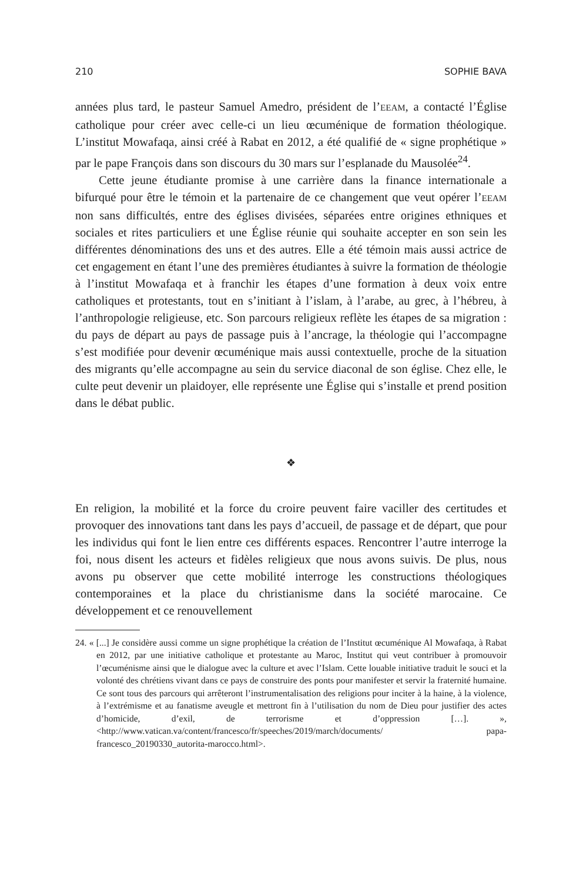210 SOPHIE BAVA
années plus tard, le pasteur Samuel Amedro, président de l’EEAM, a contacté l’Église catholique pour créer avec celle-ci un lieu œcuménique de formation théologique. L’institut Mowafaqa, ainsi créé à Rabat en 2012, a été qualifié de « signe prophétique » par le pape François dans son discours du 30 mars sur l’esplanade du Mausolée<sup>24</sup>.
Cette jeune étudiante promise à une carrière dans la finance internationale a bifurqué pour être le témoin et la partenaire de ce changement que veut opérer l’EEAM non sans difficultés, entre des églises divisées, séparées entre origines ethniques et sociales et rites particuliers et une Église réunie qui souhaite accepter en son sein les différentes dénominations des uns et des autres. Elle a été témoin mais aussi actrice de cet engagement en étant l’une des premières étudiantes à suivre la formation de théologie à l’institut Mowafaqa et à franchir les étapes d’une formation à deux voix entre catholiques et protestants, tout en s’initiant à l’islam, à l’arabe, au grec, à l’hébreu, à l’anthropologie religieuse, etc. Son parcours religieux reflète les étapes de sa migration : du pays de départ au pays de passage puis à l’ancrage, la théologie qui l’accompagne s’est modifiée pour devenir œcuménique mais aussi contextuelle, proche de la situation des migrants qu’elle accompagne au sein du service diaconal de son église. Chez elle, le culte peut devenir un plaidoyer, elle représente une Église qui s’installe et prend position dans le débat public.
❖
En religion, la mobilité et la force du croire peuvent faire vaciller des certitudes et provoquer des innovations tant dans les pays d’accueil, de passage et de départ, que pour les individus qui font le lien entre ces différents espaces. Rencontrer l’autre interroge la foi, nous disent les acteurs et fidèles religieux que nous avons suivis. De plus, nous avons pu observer que cette mobilité interroge les constructions théologiques contemporaines et la place du christianisme dans la société marocaine. Ce développement et ce renouvellement
24. « [...] Je considère aussi comme un signe prophétique la création de l’Institut œcuménique Al Mowafaqa, à Rabat en 2012, par une initiative catholique et protestante au Maroc, Institut qui veut contribuer à promouvoir l’œcuménisme ainsi que le dialogue avec la culture et avec l’Islam. Cette louable initiative traduit le souci et la volonté des chrétiens vivant dans ce pays de construire des ponts pour manifester et servir la fraternité humaine. Ce sont tous des parcours qui arrêteront l’instrumentalisation des religions pour inciter à la haine, à la violence, à l’extrémisme et au fanatisme aveugle et mettront fin à l’utilisation du nom de Dieu pour justifier des actes d’homicide, d’exil, de terrorisme et d’oppression […]. », <http://www.vatican.va/content/francesco/fr/speeches/2019/march/documents/ papa-francesco_20190330_autorita-marocco.html>.